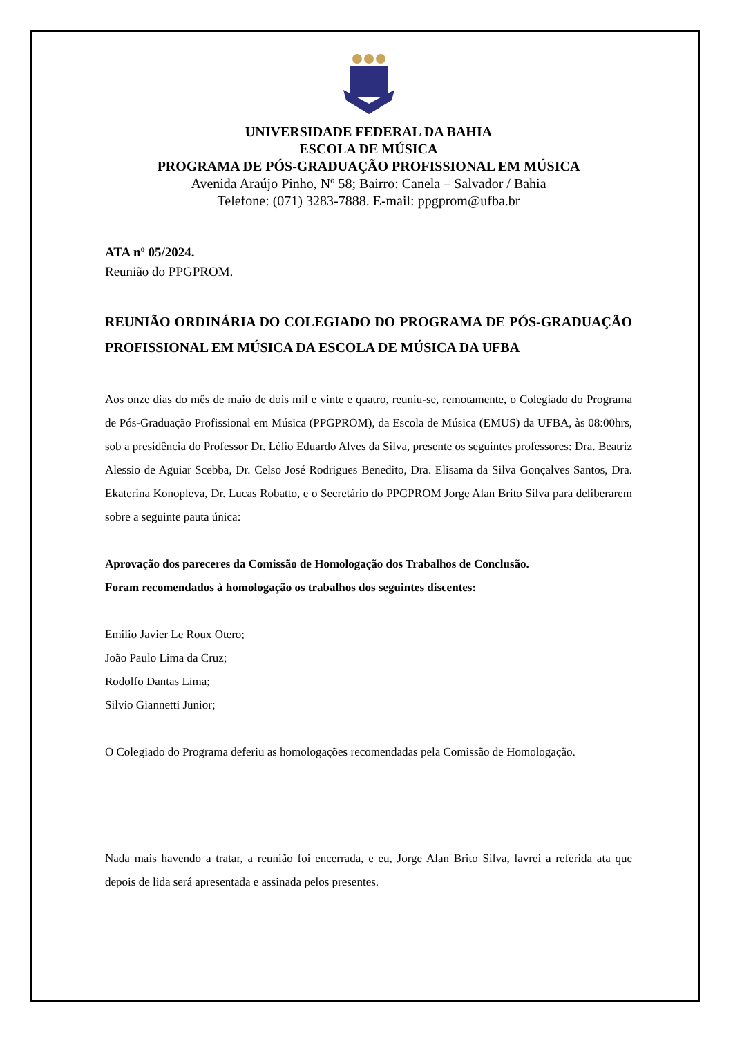UNIVERSIDADE FEDERAL DA BAHIA
ESCOLA DE MÚSICA
PROGRAMA DE PÓS-GRADUAÇÃO PROFISSIONAL EM MÚSICA
Avenida Araújo Pinho, Nº 58; Bairro: Canela – Salvador / Bahia
Telefone: (071) 3283-7888. E-mail: ppgprom@ufba.br
ATA nº 05/2024.
Reunião do PPGPROM.
REUNIÃO ORDINÁRIA DO COLEGIADO DO PROGRAMA DE PÓS-GRADUAÇÃO PROFISSIONAL EM MÚSICA DA ESCOLA DE MÚSICA DA UFBA
Aos onze dias do mês de maio de dois mil e vinte e quatro, reuniu-se, remotamente, o Colegiado do Programa de Pós-Graduação Profissional em Música (PPGPROM), da Escola de Música (EMUS) da UFBA, às 08:00hrs, sob a presidência do Professor Dr. Lélio Eduardo Alves da Silva, presente os seguintes professores: Dra. Beatriz Alessio de Aguiar Scebba, Dr. Celso José Rodrigues Benedito, Dra. Elisama da Silva Gonçalves Santos, Dra. Ekaterina Konopleva, Dr. Lucas Robatto, e o Secretário do PPGPROM Jorge Alan Brito Silva para deliberarem sobre a seguinte pauta única:
Aprovação dos pareceres da Comissão de Homologação dos Trabalhos de Conclusão.
Foram recomendados à homologação os trabalhos dos seguintes discentes:
Emilio Javier Le Roux Otero;
João Paulo Lima da Cruz;
Rodolfo Dantas Lima;
Silvio Giannetti Junior;
O Colegiado do Programa deferiu as homologações recomendadas pela Comissão de Homologação.
Nada mais havendo a tratar, a reunião foi encerrada, e eu, Jorge Alan Brito Silva, lavrei a referida ata que depois de lida será apresentada e assinada pelos presentes.